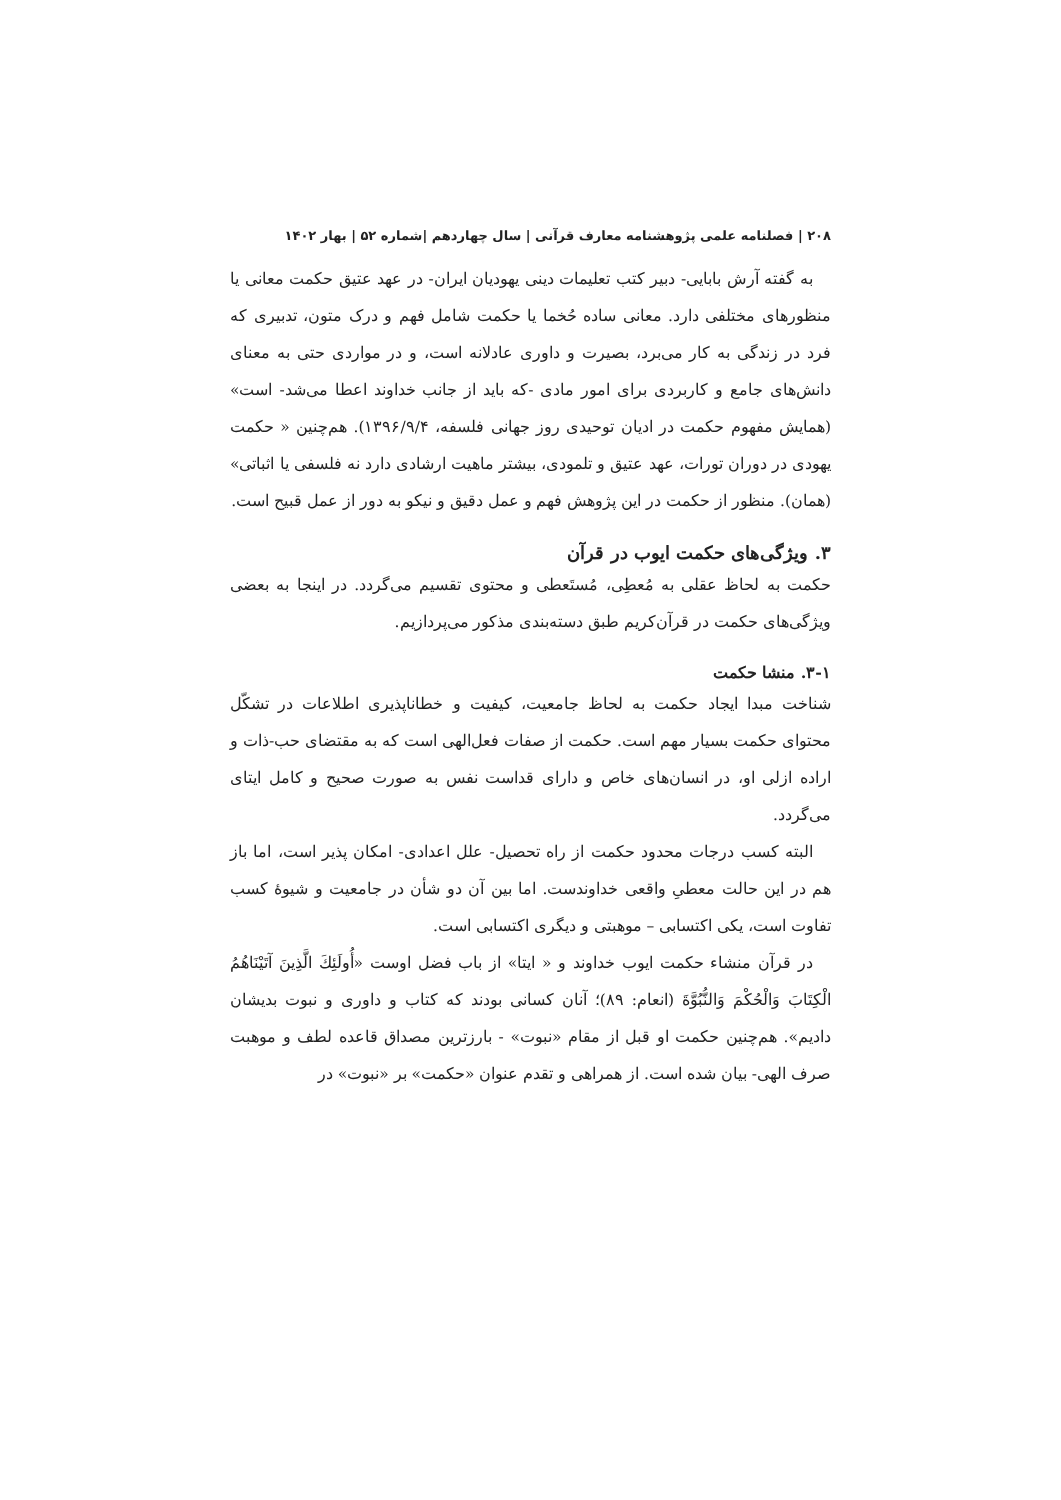۲۰۸ | فصلنامه علمی پژوهشنامه معارف قرآنی | سال چهاردهم |شماره ۵۲ | بهار ۱۴۰۲
به گفته آرش بابایی- دبیر کتب تعلیمات دینی یهودیان ایران- در عهد عتیق حکمت معانی یا منظورهای مختلفی دارد. معانی ساده حُخما یا حکمت شامل فهم و درک متون، تدبیری که فرد در زندگی به کار می‌برد، بصیرت و داوری عادلانه است، و در مواردی حتی به معنای دانش‌های جامع و کاربردی برای امور مادی -که باید از جانب خداوند اعطا می‌شد- است» (همایش مفهوم حکمت در ادیان توحیدی روز جهانی فلسفه، ۱۳۹۶/۹/۴). هم‌چنین « حکمت یهودی در دوران تورات، عهد عتیق و تلمودی، بیشتر ماهیت ارشادی دارد نه فلسفی یا اثباتی» (همان). منظور از حکمت در این پژوهش فهم و عمل دقیق و نیکو به دور از عمل قبیح است.
۳. ویژگی‌های حکمت ایوب در قرآن
حکمت به لحاظ عقلی به مُعطِی، مُستَعطی و محتوی تقسیم می‌گردد. در اینجا به بعضی ویژگی‌های حکمت در قرآن‌کریم طبق دسته‌بندی مذکور می‌پردازیم.
۳-۱. منشا حکمت
شناخت مبدا ایجاد حکمت به لحاظ جامعیت، کیفیت و خطاناپذیری اطلاعات در تشکّل محتوای حکمت بسیار مهم است. حکمت از صفات فعل‌الهی است که به مقتضای حب-ذات و اراده ازلی او، در انسان‌های خاص و دارای قداست نفس به صورت صحیح و کامل ایتای می‌گردد.
البته کسب درجات محدود حکمت از راه تحصیل- علل اعدادی- امکان پذیر است، اما باز هم در این حالت معطیِ واقعی خداوندست. اما بین آن دو شأن در جامعیت و شیوۀ کسب تفاوت است، یکی اکتسابی – موهبتی و دیگری اکتسابی است.
در قرآن منشاء حکمت ایوب خداوند و « ایتا» از باب فضل اوست «أُولَئِكَ الَّذِينَ آتَيْنَاهُمُ الْكِتَابَ وَالْحُكْمَ وَالنُّبُوَّةَ (انعام: ۸۹)؛ آنان کسانی بودند که کتاب و داوری و نبوت بدیشان دادیم». هم‌چنین حکمت او قبل از مقام «نبوت» - بارزترین مصداق قاعده لطف و موهبت صرف الهی- بیان شده است. از همراهی و تقدم عنوان «حکمت» بر «نبوت» در